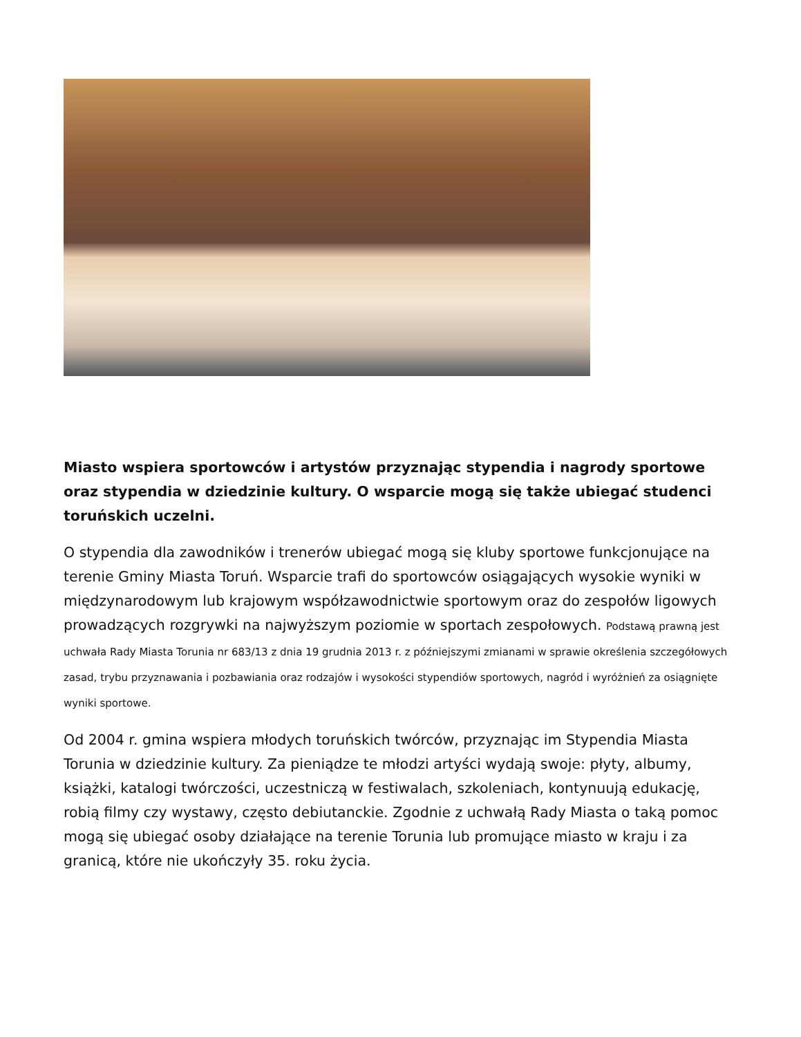Miasto wspiera sportowców i artystów przyznając stypendia i nagrody sportowe oraz stypendia w dziedzinie kultury. O wsparcie mogą się także ubiegać studenci toruńskich uczelni.
O stypendia dla zawodników i trenerów ubiegać mogą się kluby sportowe funkcjonujące na terenie Gminy Miasta Toruń. Wsparcie trafi do sportowców osiągających wysokie wyniki w międzynarodowym lub krajowym współzawodnictwie sportowym oraz do zespołów ligowych prowadzących rozgrywki na najwyższym poziomie w sportach zespołowych. Podstawą prawną jest uchwała Rady Miasta Torunia nr 683/13 z dnia 19 grudnia 2013 r. z późniejszymi zmianami w sprawie określenia szczegółowych zasad, trybu przyznawania i pozbawiania oraz rodzajów i wysokości stypendiów sportowych, nagród i wyróżnień za osiągnięte wyniki sportowe.
Od 2004 r. gmina wspiera młodych toruńskich twórców, przyznając im Stypendia Miasta Torunia w dziedzinie kultury. Za pieniądze te młodzi artyści wydają swoje: płyty, albumy, książki, katalogi twórczości, uczestniczą w festiwalach, szkoleniach, kontynuują edukację, robią filmy czy wystawy, często debiutanckie. Zgodnie z uchwałą Rady Miasta o taką pomoc mogą się ubiegać osoby działające na terenie Torunia lub promujące miasto w kraju i za granicą, które nie ukończyły 35. roku życia.